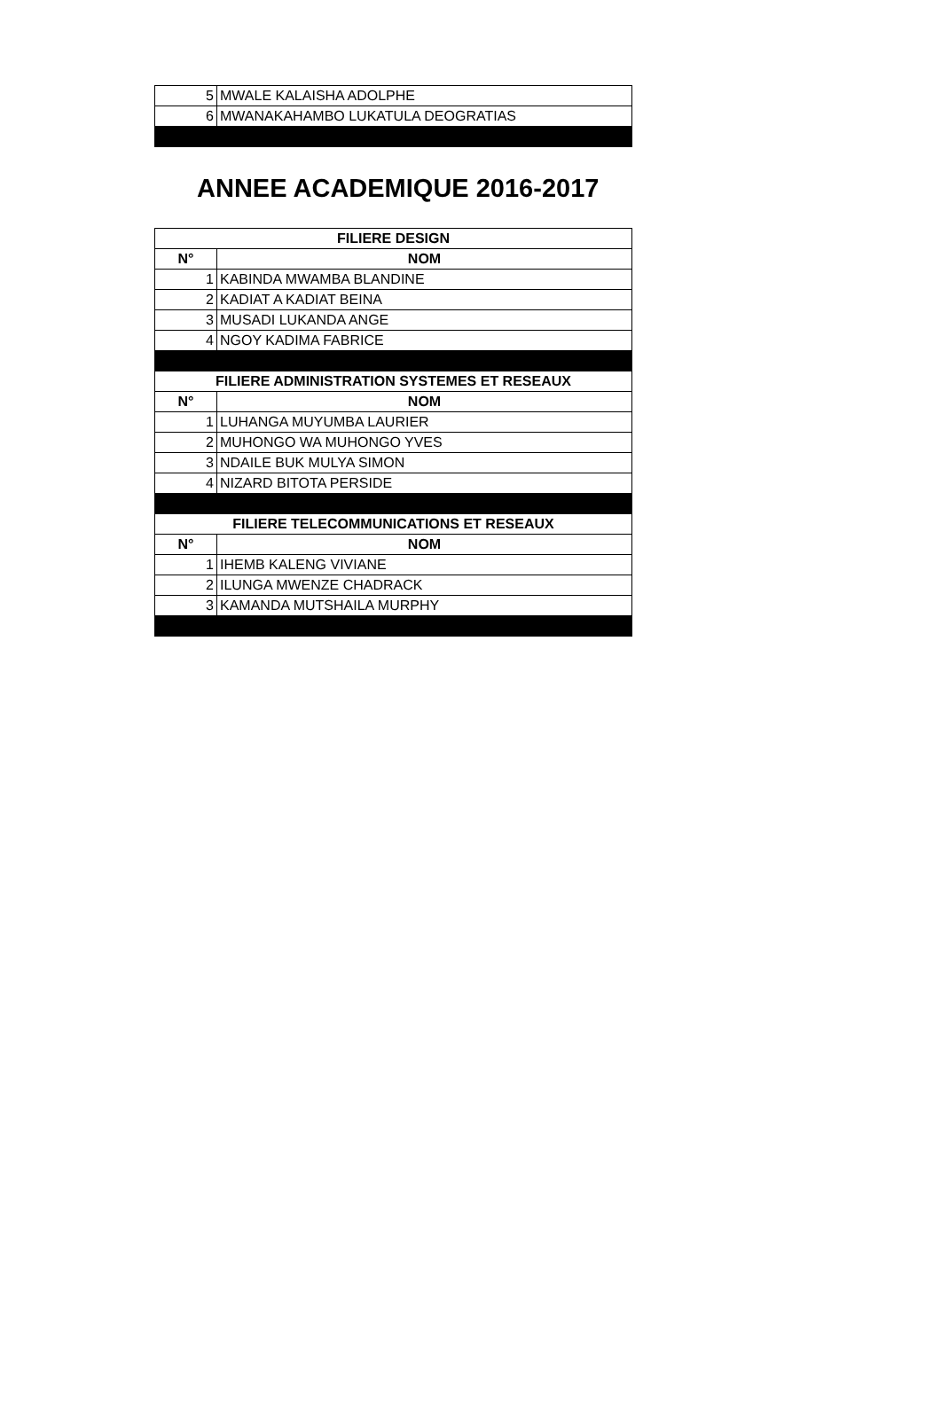| 5 | MWALE KALAISHA ADOLPHE |
| 6 | MWANAKAHAMBO LUKATULA DEOGRATIAS |
ANNEE ACADEMIQUE 2016-2017
| FILIERE DESIGN | |
| --- | --- |
| N° | NOM |
| 1 | KABINDA MWAMBA BLANDINE |
| 2 | KADIAT A KADIAT BEINA |
| 3 | MUSADI LUKANDA ANGE |
| 4 | NGOY KADIMA FABRICE |
| FILIERE ADMINISTRATION SYSTEMES ET RESEAUX | |
| N° | NOM |
| 1 | LUHANGA MUYUMBA LAURIER |
| 2 | MUHONGO WA MUHONGO YVES |
| 3 | NDAILE BUK MULYA SIMON |
| 4 | NIZARD BITOTA PERSIDE |
| FILIERE TELECOMMUNICATIONS ET RESEAUX | |
| N° | NOM |
| 1 | IHEMB KALENG VIVIANE |
| 2 | ILUNGA MWENZE CHADRACK |
| 3 | KAMANDA MUTSHAILA MURPHY |